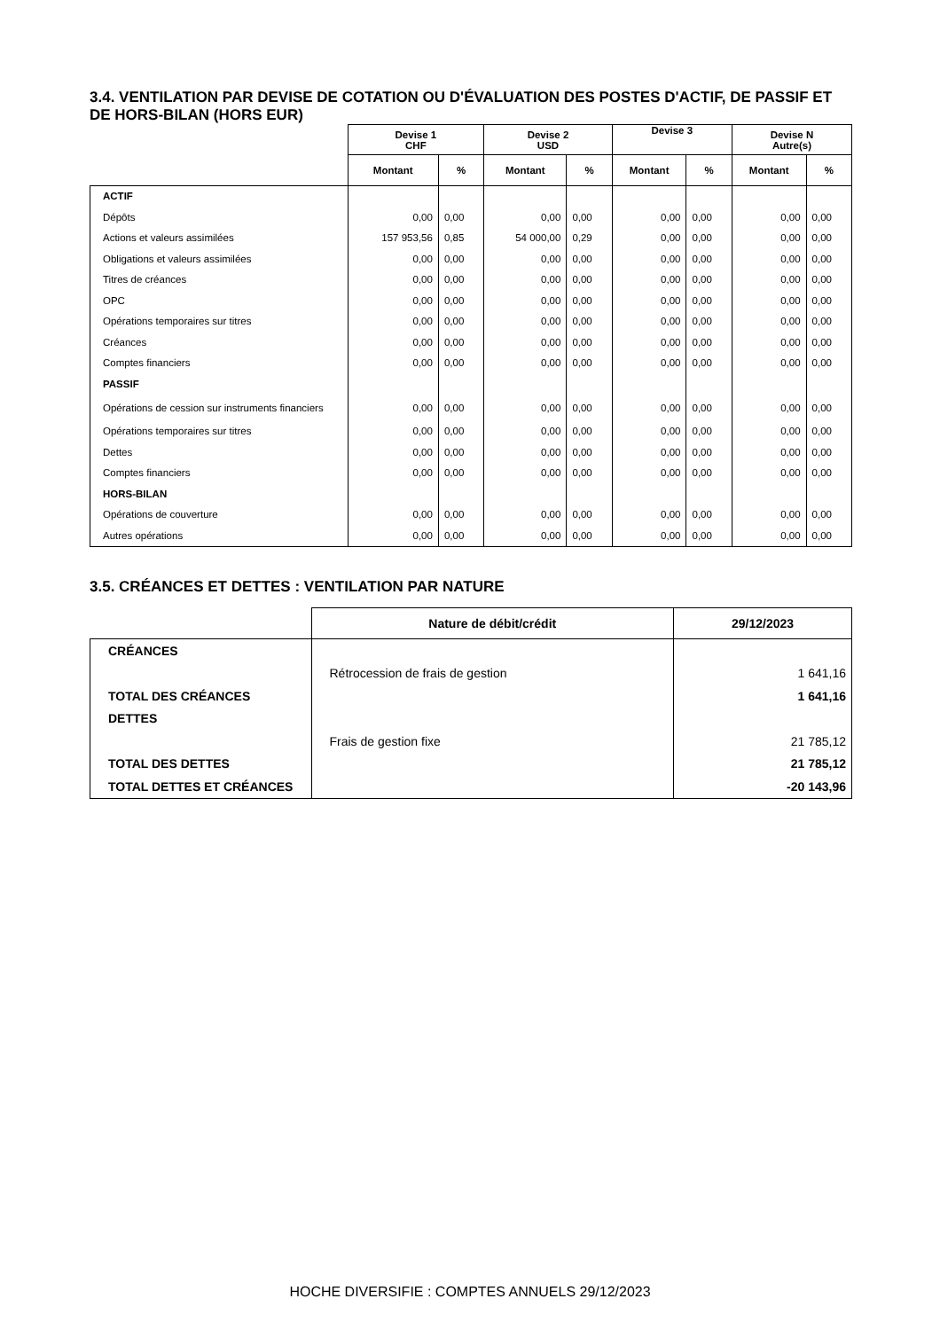3.4. VENTILATION PAR DEVISE DE COTATION OU D'ÉVALUATION DES POSTES D'ACTIF, DE PASSIF ET DE HORS-BILAN (HORS EUR)
| | Devise 1 CHF | | Devise 2 USD | | Devise 3 | | Devise N Autre(s) | |
| --- | --- | --- | --- | --- | --- | --- | --- | --- |
| | Montant | % | Montant | % | Montant | % | Montant | % |
| ACTIF | | | | | | | | |
| Dépôts | 0,00 | 0,00 | 0,00 | 0,00 | 0,00 | 0,00 | 0,00 | 0,00 |
| Actions et valeurs assimilées | 157 953,56 | 0,85 | 54 000,00 | 0,29 | 0,00 | 0,00 | 0,00 | 0,00 |
| Obligations et valeurs assimilées | 0,00 | 0,00 | 0,00 | 0,00 | 0,00 | 0,00 | 0,00 | 0,00 |
| Titres de créances | 0,00 | 0,00 | 0,00 | 0,00 | 0,00 | 0,00 | 0,00 | 0,00 |
| OPC | 0,00 | 0,00 | 0,00 | 0,00 | 0,00 | 0,00 | 0,00 | 0,00 |
| Opérations temporaires sur titres | 0,00 | 0,00 | 0,00 | 0,00 | 0,00 | 0,00 | 0,00 | 0,00 |
| Créances | 0,00 | 0,00 | 0,00 | 0,00 | 0,00 | 0,00 | 0,00 | 0,00 |
| Comptes financiers | 0,00 | 0,00 | 0,00 | 0,00 | 0,00 | 0,00 | 0,00 | 0,00 |
| PASSIF | | | | | | | | |
| Opérations de cession sur instruments financiers | 0,00 | 0,00 | 0,00 | 0,00 | 0,00 | 0,00 | 0,00 | 0,00 |
| Opérations temporaires sur titres | 0,00 | 0,00 | 0,00 | 0,00 | 0,00 | 0,00 | 0,00 | 0,00 |
| Dettes | 0,00 | 0,00 | 0,00 | 0,00 | 0,00 | 0,00 | 0,00 | 0,00 |
| Comptes financiers | 0,00 | 0,00 | 0,00 | 0,00 | 0,00 | 0,00 | 0,00 | 0,00 |
| HORS-BILAN | | | | | | | | |
| Opérations de couverture | 0,00 | 0,00 | 0,00 | 0,00 | 0,00 | 0,00 | 0,00 | 0,00 |
| Autres opérations | 0,00 | 0,00 | 0,00 | 0,00 | 0,00 | 0,00 | 0,00 | 0,00 |
3.5. CRÉANCES ET DETTES : VENTILATION PAR NATURE
| | Nature de débit/crédit | 29/12/2023 |
| --- | --- | --- |
| CRÉANCES | | |
| | Rétrocession de frais de gestion | 1 641,16 |
| TOTAL DES CRÉANCES | | 1 641,16 |
| DETTES | | |
| | Frais de gestion fixe | 21 785,12 |
| TOTAL DES DETTES | | 21 785,12 |
| TOTAL DETTES ET CRÉANCES | | -20 143,96 |
HOCHE DIVERSIFIE : COMPTES ANNUELS 29/12/2023